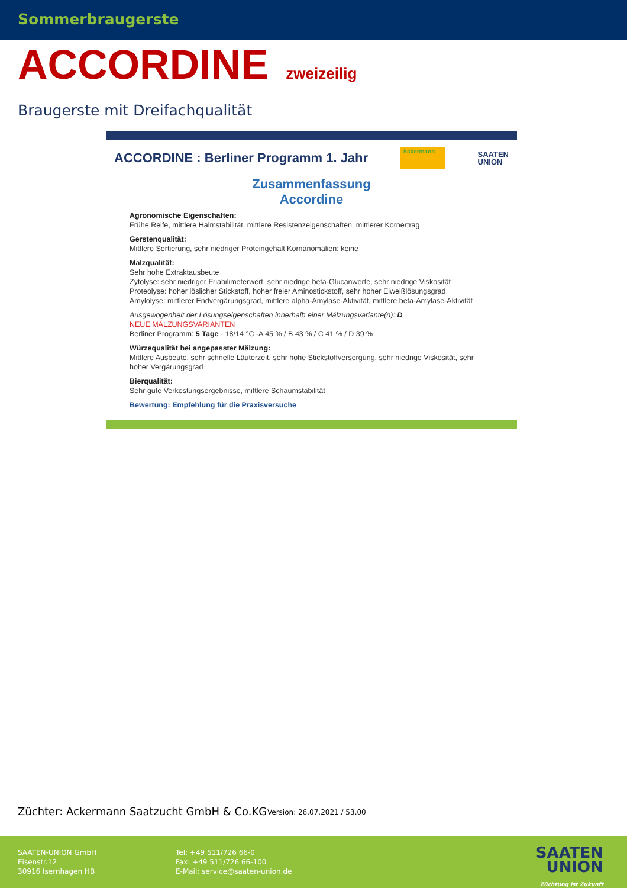Sommerbraugerste
ACCORDINE zweizeilig
Braugerste mit Dreifachqualität
ACCORDINE : Berliner Programm 1. Jahr Ackermann SAATEN
UNION
Zusammenfassung
Accordine
Agronomische Eigenschaften:
Frühe Reife, mittlere Halmstabilität, mittlere Resistenzeigenschaften, mittlerer Kornertrag
Gerstenqualität:
Mittlere Sortierung, sehr niedriger Proteingehalt Kornanomalien: keine
Malzqualität:
Sehr hohe Extraktausbeute
Zytolyse: sehr niedriger Friabilimeterwert, sehr niedrige beta-Glucanwerte, sehr niedrige Viskosität
Proteolyse: hoher löslicher Stickstoff, hoher freier Aminostickstoff, sehr hoher Eiweißlösungsgrad
Amylolyse: mittlerer Endvergärungsgrad, mittlere alpha-Amylase-Aktivität, mittlere beta-Amylase-Aktivität
Ausgewogenheit der Lösungseigenschaften innerhalb einer Mälzungsvariante(n): D
NEUE MÄLZUNGSVARIANTEN
Berliner Programm: 5 Tage - 18/14 °C -A 45 % / B 43 % / C 41 % / D 39 %
Würzequalität bei angepasster Mälzung:
Mittlere Ausbeute, sehr schnelle Läuterzeit, sehr hohe Stickstoffversorgung, sehr niedrige Viskosität, sehr hoher Vergärungsgrad
Bierqualität:
Sehr gute Verkostungsergebnisse, mittlere Schaumstabilität
Bewertung: Empfehlung für die Praxisversuche
Züchter: Ackermann Saatzucht GmbH & Co.KG
Version: 26.07.2021 / 53.00
SAATEN-UNION GmbH
Eisenstr.12
30916 Isernhagen HB
Tel: +49 511/726 66-0
Fax: +49 511/726 66-100
E-Mail: service@saaten-union.de
SAATEN
UNION
Züchtung ist Zukunft